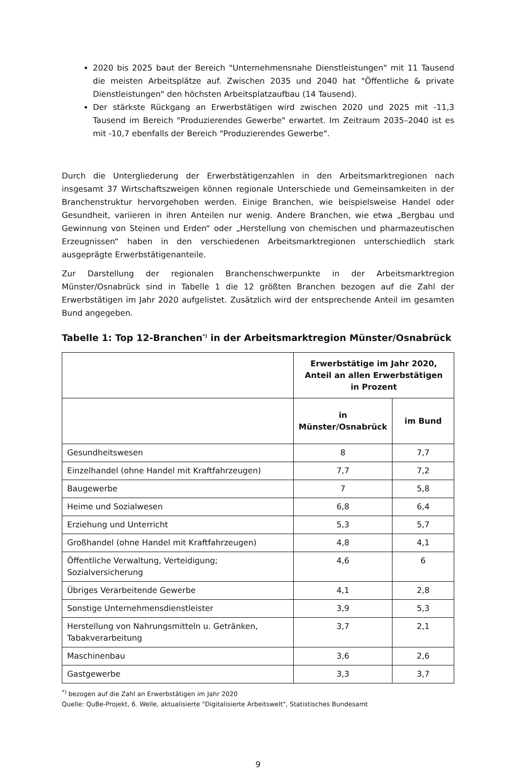2020 bis 2025 baut der Bereich "Unternehmensnahe Dienstleistungen" mit 11 Tausend die meisten Arbeitsplätze auf. Zwischen 2035 und 2040 hat "Öffentliche & private Dienstleistungen" den höchsten Arbeitsplatzaufbau (14 Tausend).
Der stärkste Rückgang an Erwerbstätigen wird zwischen 2020 und 2025 mit -11,3 Tausend im Bereich "Produzierendes Gewerbe" erwartet. Im Zeitraum 2035–2040 ist es mit -10,7 ebenfalls der Bereich "Produzierendes Gewerbe".
Durch die Untergliederung der Erwerbstätigenzahlen in den Arbeitsmarktregionen nach insgesamt 37 Wirtschaftszweigen können regionale Unterschiede und Gemeinsamkeiten in der Branchenstruktur hervorgehoben werden. Einige Branchen, wie beispielsweise Handel oder Gesundheit, variieren in ihren Anteilen nur wenig. Andere Branchen, wie etwa „Bergbau und Gewinnung von Steinen und Erden“ oder „Herstellung von chemischen und pharmazeutischen Erzeugnissen“ haben in den verschiedenen Arbeitsmarktregionen unterschiedlich stark ausgeprägte Erwerbstätigenanteile.
Zur Darstellung der regionalen Branchenschwerpunkte in der Arbeitsmarktregion Münster/Osnabrück sind in Tabelle 1 die 12 größten Branchen bezogen auf die Zahl der Erwerbstätigen im Jahr 2020 aufgelistet. Zusätzlich wird der entsprechende Anteil im gesamten Bund angegeben.
Tabelle 1: Top 12-Branchen<sup>*)</sup> in der Arbeitsmarktregion Münster/Osnabrück
| | Erwerbstätige im Jahr 2020, Anteil an allen Erwerbstätigen in Prozent | |
| --- | --- | --- |
| | in Münster/Osnabrück | im Bund |
| Gesundheitswesen | 8 | 7,7 |
| Einzelhandel (ohne Handel mit Kraftfahrzeugen) | 7,7 | 7,2 |
| Baugewerbe | 7 | 5,8 |
| Heime und Sozialwesen | 6,8 | 6,4 |
| Erziehung und Unterricht | 5,3 | 5,7 |
| Großhandel (ohne Handel mit Kraftfahrzeugen) | 4,8 | 4,1 |
| Öffentliche Verwaltung, Verteidigung; Sozialversicherung | 4,6 | 6 |
| Übriges Verarbeitende Gewerbe | 4,1 | 2,8 |
| Sonstige Unternehmensdienstleister | 3,9 | 5,3 |
| Herstellung von Nahrungsmitteln u. Getränken, Tabakverarbeitung | 3,7 | 2,1 |
| Maschinenbau | 3,6 | 2,6 |
| Gastgewerbe | 3,3 | 3,7 |
<sup>*)</sup> bezogen auf die Zahl an Erwerbstätigen im Jahr 2020
Quelle: QuBe-Projekt, 6. Welle, aktualisierte "Digitalisierte Arbeitswelt", Statistisches Bundesamt
9